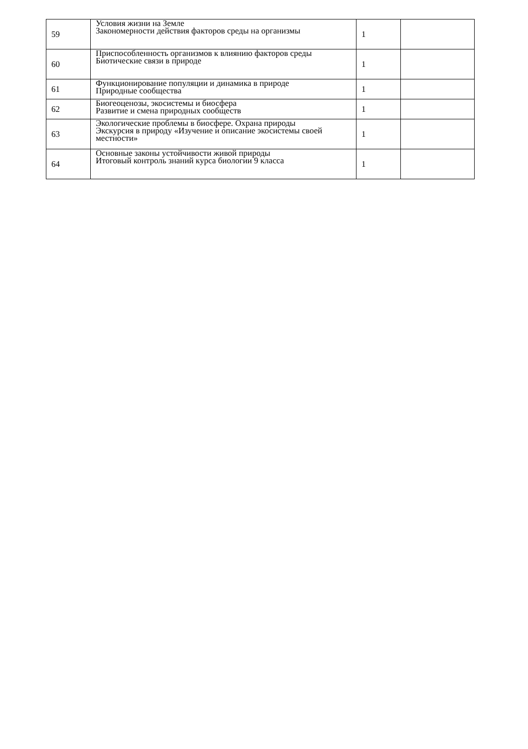| 59 | Условия жизни на Земле Закономерности действия факторов среды на организмы | 1 | |
| 60 | Приспособленность организмов к влиянию факторов среды Биотические связи в природе | 1 | |
| 61 | Функционирование популяции и динамика в природе Природные сообщества | 1 | |
| 62 | Биогеоценозы, экосистемы и биосфера Развитие и смена природных сообществ | 1 | |
| 63 | Экологические проблемы в биосфере. Охрана природы Экскурсия в природу «Изучение и описание экосистемы своей местности» | 1 | |
| 64 | Основные законы устойчивости живой природы Итоговый контроль знаний курса биологии 9 класса | 1 | |